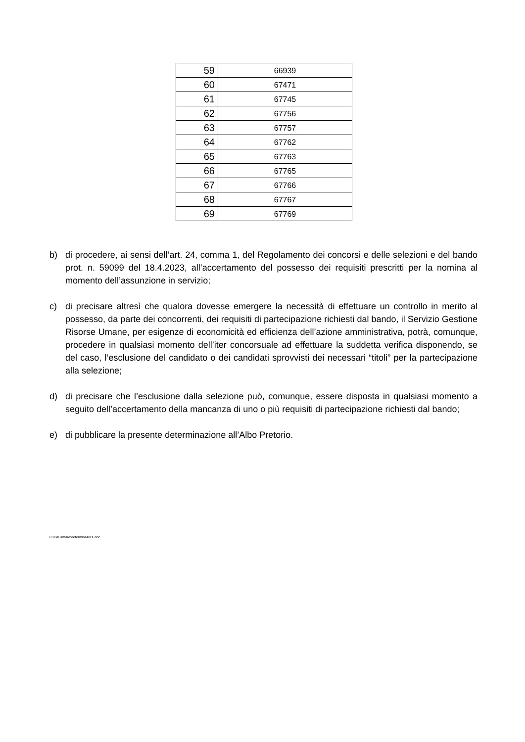| 59 | 66939 |
| 60 | 67471 |
| 61 | 67745 |
| 62 | 67756 |
| 63 | 67757 |
| 64 | 67762 |
| 65 | 67763 |
| 66 | 67765 |
| 67 | 67766 |
| 68 | 67767 |
| 69 | 67769 |
b) di procedere, ai sensi dell’art. 24, comma 1, del Regolamento dei concorsi e delle selezioni e del bando prot. n. 59099 del 18.4.2023, all’accertamento del possesso dei requisiti prescritti per la nomina al momento dell’assunzione in servizio;
c) di precisare altresì che qualora dovesse emergere la necessità di effettuare un controllo in merito al possesso, da parte dei concorrenti, dei requisiti di partecipazione richiesti dal bando, il Servizio Gestione Risorse Umane, per esigenze di economicità ed efficienza dell’azione amministrativa, potrà, comunque, procedere in qualsiasi momento dell’iter concorsuale ad effettuare la suddetta verifica disponendo, se del caso, l’esclusione del candidato o dei candidati sprovvisti dei necessari “titoli” per la partecipazione alla selezione;
d) di precisare che l’esclusione dalla selezione può, comunque, essere disposta in qualsiasi momento a seguito dell’accertamento della mancanza di uno o più requisiti di partecipazione richiesti dal bando;
e) di pubblicare la presente determinazione all’Albo Pretorio.
C:\DaFirmare\determinaXXX.doc